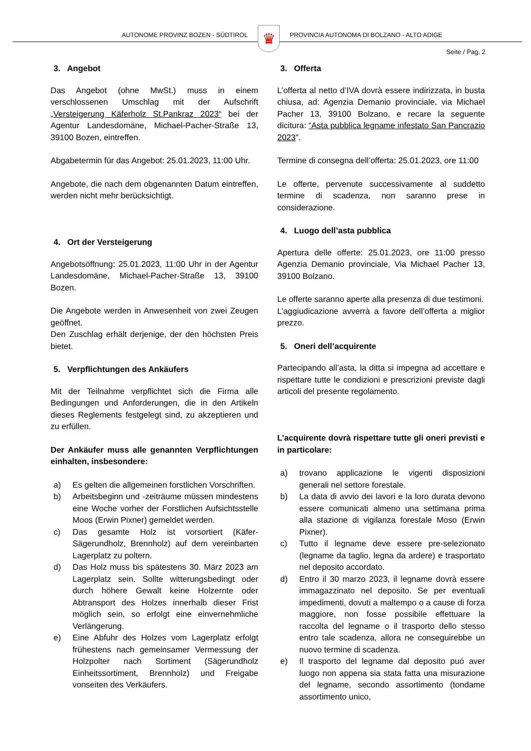AUTONOME PROVINZ BOZEN - SÜDTIROL
♛
PROVINCIA AUTONOMA DI BOLZANO - ALTO ADIGE
Seite / Pag. 2
3. Angebot
Das Angebot (ohne MwSt.) muss in einem verschlossenen Umschlag mit der Aufschrift „Versteigerung Käferholz St.Pankraz 2023“ bei der Agentur Landesdomäne, Michael-Pacher-Straße 13, 39100 Bozen, eintreffen.
Abgabetermin für das Angebot: 25.01.2023, 11:00 Uhr.
Angebote, die nach dem obgenannten Datum eintreffen, werden nicht mehr berücksichtigt.
4. Ort der Versteigerung
Angebotsöffnung: 25.01.2023, 11:00 Uhr in der Agentur Landesdomäne, Michael-Pacher-Straße 13, 39100 Bozen.
Die Angebote werden in Anwesenheit von zwei Zeugen geöffnet.
Den Zuschlag erhält derjenige, der den höchsten Preis bietet.
5. Verpflichtungen des Ankäufers
Mit der Teilnahme verpflichtet sich die Firma alle Bedingungen und Anforderungen, die in den Artikeln dieses Reglements festgelegt sind, zu akzeptieren und zu erfüllen.
Der Ankäufer muss alle genannten Verpflichtungen einhalten, insbesondere:
a) Es gelten die allgemeinen forstlichen Vorschriften.
b) Arbeitsbeginn und -zeiträume müssen mindestens eine Woche vorher der Forstlichen Aufsichtsstelle Moos (Erwin Pixner) gemeldet werden.
c) Das gesamte Holz ist vorsortiert (Käfer-Sägerundholz, Brennholz) auf dem vereinbarten Lagerplatz zu poltern.
d) Das Holz muss bis spätestens 30. März 2023 am Lagerplatz sein. Sollte witterungsbedingt oder durch höhere Gewalt keine Holzernte oder Abtransport des Holzes innerhalb dieser Frist möglich sein, so erfolgt eine einvernehmliche Verlängerung.
e) Eine Abfuhr des Holzes vom Lagerplatz erfolgt frühestens nach gemeinsamer Vermessung der Holzpolter nach Sortiment (Sägerundholz Einheitssortiment, Brennholz) und Freigabe vonseiten des Verkäufers.
3. Offerta
L’offerta al netto d’IVA dovrà essere indirizzata, in busta chiusa, ad: Agenzia Demanio provinciale, via Michael Pacher 13, 39100 Bolzano, e recare la seguente dicitura: “Asta pubblica legname infestato San Pancrazio 2023”.
Termine di consegna dell’offerta: 25.01.2023, ore 11:00
Le offerte, pervenute successivamente al suddetto termine di scadenza, non saranno prese in considerazione.
4. Luogo dell’asta pubblica
Apertura delle offerte: 25.01.2023, ore 11:00 presso Agenzia Demanio provinciale, Via Michael Pacher 13, 39100 Bolzano.
Le offerte saranno aperte alla presenza di due testimoni.
L’aggiudicazione avverrà a favore dell’offerta a miglior prezzo.
5. Oneri dell’acquirente
Partecipando all’asta, la ditta si impegna ad accettare e rispettare tutte le condizioni e prescrizioni previste dagli articoli del presente regolamento.
L’acquirente dovrà rispettare tutte gli oneri previsti e in particolare:
a) trovano applicazione le vigenti disposizioni generali nel settore forestale.
b) La data di avvio dei lavori e la loro durata devono essere comunicati almeno una settimana prima alla stazione di vigilanza forestale Moso (Erwin Pixner).
c) Tutto il legname deve essere pre-selezionato (legname da taglio, legna da ardere) e trasportato nel deposito accordato.
d) Entro il 30 marzo 2023, il legname dovrà essere immagazzinato nel deposito. Se per eventuali impedimenti, dovuti a maltempo o a cause di forza maggiore, non fosse possibile effettuare la raccolta del legname o il trasporto dello stesso entro tale scadenza, allora ne conseguirebbe un nuovo termine di scadenza.
e) Il trasporto del legname dal deposito puó aver luogo non appena sia stata fatta una misurazione del legname, secondo assortimento (tondame assortimento unico,